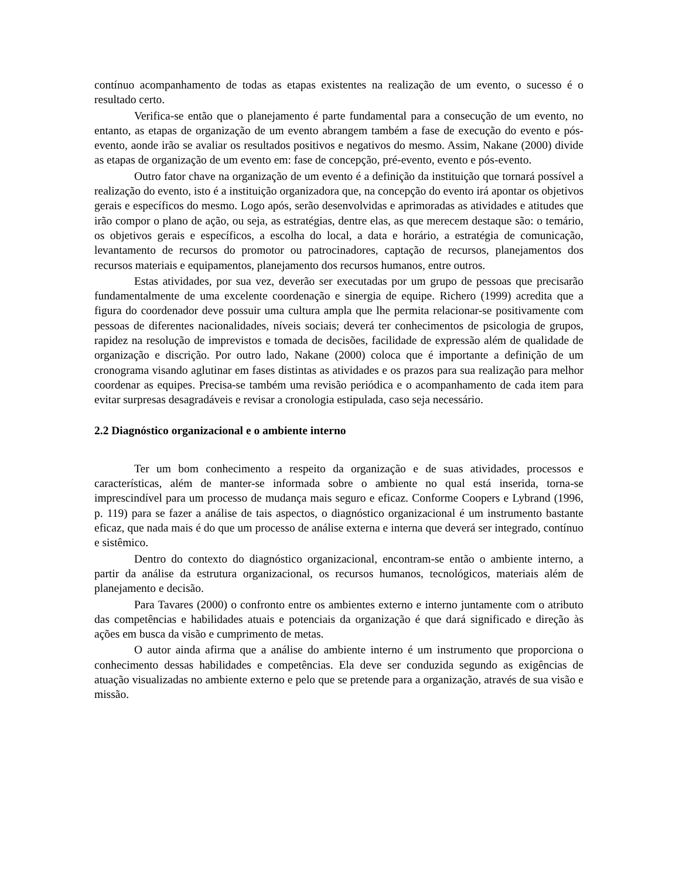contínuo acompanhamento de todas as etapas existentes na realização de um evento, o sucesso é o resultado certo.
Verifica-se então que o planejamento é parte fundamental para a consecução de um evento, no entanto, as etapas de organização de um evento abrangem também a fase de execução do evento e pós-evento, aonde irão se avaliar os resultados positivos e negativos do mesmo. Assim, Nakane (2000) divide as etapas de organização de um evento em: fase de concepção, pré-evento, evento e pós-evento.
Outro fator chave na organização de um evento é a definição da instituição que tornará possível a realização do evento, isto é a instituição organizadora que, na concepção do evento irá apontar os objetivos gerais e específicos do mesmo. Logo após, serão desenvolvidas e aprimoradas as atividades e atitudes que irão compor o plano de ação, ou seja, as estratégias, dentre elas, as que merecem destaque são: o temário, os objetivos gerais e específicos, a escolha do local, a data e horário, a estratégia de comunicação, levantamento de recursos do promotor ou patrocinadores, captação de recursos, planejamentos dos recursos materiais e equipamentos, planejamento dos recursos humanos, entre outros.
Estas atividades, por sua vez, deverão ser executadas por um grupo de pessoas que precisarão fundamentalmente de uma excelente coordenação e sinergia de equipe. Richero (1999) acredita que a figura do coordenador deve possuir uma cultura ampla que lhe permita relacionar-se positivamente com pessoas de diferentes nacionalidades, níveis sociais; deverá ter conhecimentos de psicologia de grupos, rapidez na resolução de imprevistos e tomada de decisões, facilidade de expressão além de qualidade de organização e discrição. Por outro lado, Nakane (2000) coloca que é importante a definição de um cronograma visando aglutinar em fases distintas as atividades e os prazos para sua realização para melhor coordenar as equipes. Precisa-se também uma revisão periódica e o acompanhamento de cada item para evitar surpresas desagradáveis e revisar a cronologia estipulada, caso seja necessário.
2.2 Diagnóstico organizacional e o ambiente interno
Ter um bom conhecimento a respeito da organização e de suas atividades, processos e características, além de manter-se informada sobre o ambiente no qual está inserida, torna-se imprescindível para um processo de mudança mais seguro e eficaz. Conforme Coopers e Lybrand (1996, p. 119) para se fazer a análise de tais aspectos, o diagnóstico organizacional é um instrumento bastante eficaz, que nada mais é do que um processo de análise externa e interna que deverá ser integrado, contínuo e sistêmico.
Dentro do contexto do diagnóstico organizacional, encontram-se então o ambiente interno, a partir da análise da estrutura organizacional, os recursos humanos, tecnológicos, materiais além de planejamento e decisão.
Para Tavares (2000) o confronto entre os ambientes externo e interno juntamente com o atributo das competências e habilidades atuais e potenciais da organização é que dará significado e direção às ações em busca da visão e cumprimento de metas.
O autor ainda afirma que a análise do ambiente interno é um instrumento que proporciona o conhecimento dessas habilidades e competências. Ela deve ser conduzida segundo as exigências de atuação visualizadas no ambiente externo e pelo que se pretende para a organização, através de sua visão e missão.